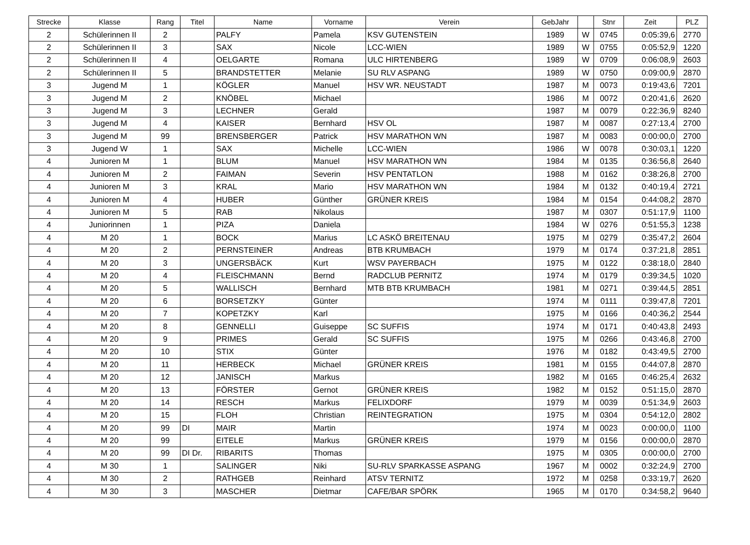| Strecke | Klasse | Rang | Titel | Name | Vorname | Verein | GebJahr | | Stnr | Zeit | PLZ |
| --- | --- | --- | --- | --- | --- | --- | --- | --- | --- | --- | --- |
| 2 | Schülerinnen II | 2 | | PALFY | Pamela | KSV GUTENSTEIN | 1989 | W | 0745 | 0:05:39,6 | 2770 |
| 2 | Schülerinnen II | 3 | | SAX | Nicole | LCC-WIEN | 1989 | W | 0755 | 0:05:52,9 | 1220 |
| 2 | Schülerinnen II | 4 | | OELGARTE | Romana | ULC HIRTENBERG | 1989 | W | 0709 | 0:06:08,9 | 2603 |
| 2 | Schülerinnen II | 5 | | BRANDSTETTER | Melanie | SU RLV ASPANG | 1989 | W | 0750 | 0:09:00,9 | 2870 |
| 3 | Jugend M | 1 | | KÖGLER | Manuel | HSV WR. NEUSTADT | 1987 | M | 0073 | 0:19:43,6 | 7201 |
| 3 | Jugend M | 2 | | KNÖBEL | Michael | | 1986 | M | 0072 | 0:20:41,6 | 2620 |
| 3 | Jugend M | 3 | | LECHNER | Gerald | | 1987 | M | 0079 | 0:22:36,9 | 8240 |
| 3 | Jugend M | 4 | | KAISER | Bernhard | HSV OL | 1987 | M | 0087 | 0:27:13,4 | 2700 |
| 3 | Jugend M | 99 | | BRENSBERGER | Patrick | HSV MARATHON WN | 1987 | M | 0083 | 0:00:00,0 | 2700 |
| 3 | Jugend W | 1 | | SAX | Michelle | LCC-WIEN | 1986 | W | 0078 | 0:30:03,1 | 1220 |
| 4 | Junioren M | 1 | | BLUM | Manuel | HSV MARATHON WN | 1984 | M | 0135 | 0:36:56,8 | 2640 |
| 4 | Junioren M | 2 | | FAIMAN | Severin | HSV PENTATLON | 1988 | M | 0162 | 0:38:26,8 | 2700 |
| 4 | Junioren M | 3 | | KRAL | Mario | HSV MARATHON WN | 1984 | M | 0132 | 0:40:19,4 | 2721 |
| 4 | Junioren M | 4 | | HUBER | Günther | GRÜNER KREIS | 1984 | M | 0154 | 0:44:08,2 | 2870 |
| 4 | Junioren M | 5 | | RAB | Nikolaus | | 1987 | M | 0307 | 0:51:17,9 | 1100 |
| 4 | Juniorinnen | 1 | | PIZA | Daniela | | 1984 | W | 0276 | 0:51:55,3 | 1238 |
| 4 | M 20 | 1 | | BOCK | Marius | LC ASKÖ BREITENAU | 1975 | M | 0279 | 0:35:47,2 | 2604 |
| 4 | M 20 | 2 | | PERNSTEINER | Andreas | BTB KRUMBACH | 1979 | M | 0174 | 0:37:21,8 | 2851 |
| 4 | M 20 | 3 | | UNGERSBÄCK | Kurt | WSV PAYERBACH | 1975 | M | 0122 | 0:38:18,0 | 2840 |
| 4 | M 20 | 4 | | FLEISCHMANN | Bernd | RADCLUB PERNITZ | 1974 | M | 0179 | 0:39:34,5 | 1020 |
| 4 | M 20 | 5 | | WALLISCH | Bernhard | MTB BTB KRUMBACH | 1981 | M | 0271 | 0:39:44,5 | 2851 |
| 4 | M 20 | 6 | | BORSETZKY | Günter | | 1974 | M | 0111 | 0:39:47,8 | 7201 |
| 4 | M 20 | 7 | | KOPETZKY | Karl | | 1975 | M | 0166 | 0:40:36,2 | 2544 |
| 4 | M 20 | 8 | | GENNELLI | Guiseppe | SC SUFFIS | 1974 | M | 0171 | 0:40:43,8 | 2493 |
| 4 | M 20 | 9 | | PRIMES | Gerald | SC SUFFIS | 1975 | M | 0266 | 0:43:46,8 | 2700 |
| 4 | M 20 | 10 | | STIX | Günter | | 1976 | M | 0182 | 0:43:49,5 | 2700 |
| 4 | M 20 | 11 | | HERBECK | Michael | GRÜNER KREIS | 1981 | M | 0155 | 0:44:07,8 | 2870 |
| 4 | M 20 | 12 | | JANISCH | Markus | | 1982 | M | 0165 | 0:46:25,4 | 2632 |
| 4 | M 20 | 13 | | FÖRSTER | Gernot | GRÜNER KREIS | 1982 | M | 0152 | 0:51:15,0 | 2870 |
| 4 | M 20 | 14 | | RESCH | Markus | FELIXDORF | 1979 | M | 0039 | 0:51:34,9 | 2603 |
| 4 | M 20 | 15 | | FLOH | Christian | REINTEGRATION | 1975 | M | 0304 | 0:54:12,0 | 2802 |
| 4 | M 20 | 99 | DI | MAIR | Martin | | 1974 | M | 0023 | 0:00:00,0 | 1100 |
| 4 | M 20 | 99 | | EITELE | Markus | GRÜNER KREIS | 1979 | M | 0156 | 0:00:00,0 | 2870 |
| 4 | M 20 | 99 | DI Dr. | RIBARITS | Thomas | | 1975 | M | 0305 | 0:00:00,0 | 2700 |
| 4 | M 30 | 1 | | SALINGER | Niki | SU-RLV SPARKASSE ASPANG | 1967 | M | 0002 | 0:32:24,9 | 2700 |
| 4 | M 30 | 2 | | RATHGEB | Reinhard | ATSV TERNITZ | 1972 | M | 0258 | 0:33:19,7 | 2620 |
| 4 | M 30 | 3 | | MASCHER | Dietmar | CAFE/BAR SPÖRK | 1965 | M | 0170 | 0:34:58,2 | 9640 |